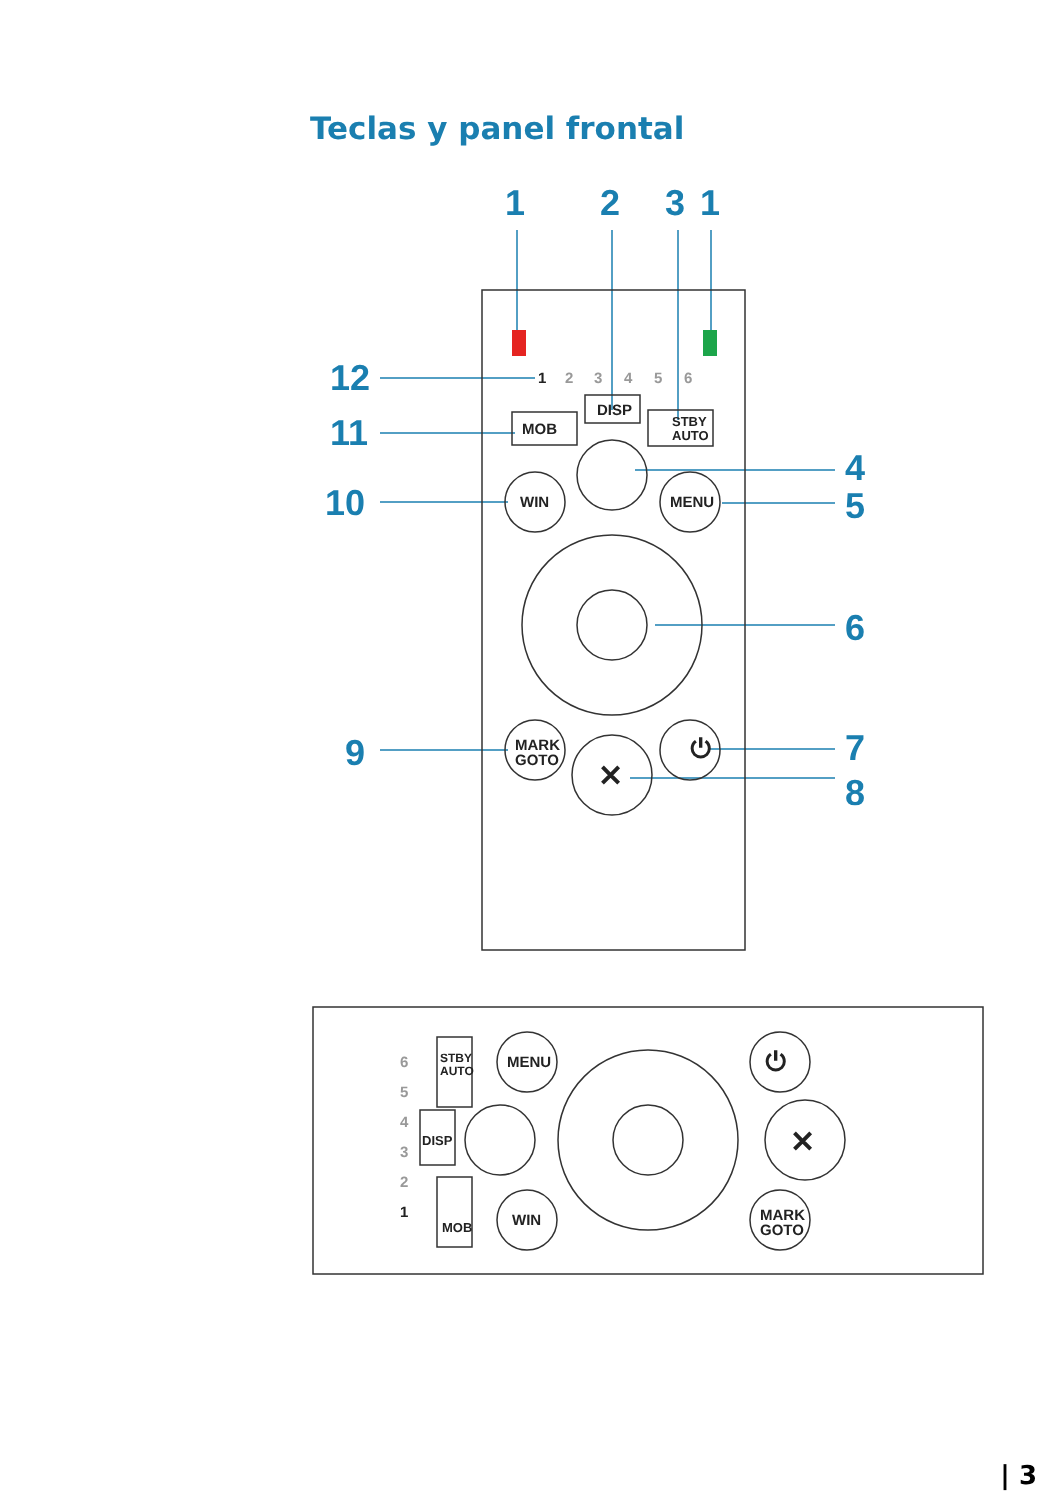Teclas y panel frontal
1
2
3
1
12
11
10
4
5
6
9
7
8
1
2
3
4
5
6
MOB
DISP
STBY
AUTO
WIN
MENU
MARK
GOTO
⏻
✕
6
5
4
3
2
1
STBY
AUTO
DISP
MOB
MENU
WIN
⏻
✕
MARK
GOTO
| 3